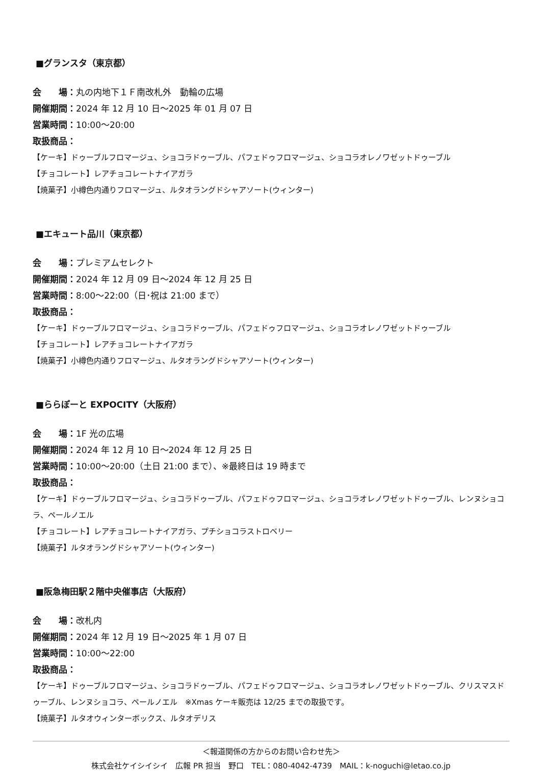■グランスタ（東京都）
会　　場：丸の内地下１Ｆ南改札外　動輪の広場
開催期間：2024 年 12 月 10 日～2025 年 01 月 07 日
営業時間：10:00～20:00
取扱商品：
【ケーキ】ドゥーブルフロマージュ、ショコラドゥーブル、パフェドゥフロマージュ、ショコラオレノワゼットドゥーブル
【チョコレート】レアチョコレートナイアガラ
【焼菓子】小樽色内通りフロマージュ、ルタオラングドシャアソート(ウィンター)
■エキュート品川（東京都）
会　　場：プレミアムセレクト
開催期間：2024 年 12 月 09 日～2024 年 12 月 25 日
営業時間：8:00～22:00（日･祝は 21:00 まで）
取扱商品：
【ケーキ】ドゥーブルフロマージュ、ショコラドゥーブル、パフェドゥフロマージュ、ショコラオレノワゼットドゥーブル
【チョコレート】レアチョコレートナイアガラ
【焼菓子】小樽色内通りフロマージュ、ルタオラングドシャアソート(ウィンター)
■ららぽーと EXPOCITY（大阪府）
会　　場：1F 光の広場
開催期間：2024 年 12 月 10 日～2024 年 12 月 25 日
営業時間：10:00～20:00（土日 21:00 まで）、※最終日は 19 時まで
取扱商品：
【ケーキ】ドゥーブルフロマージュ、ショコラドゥーブル、パフェドゥフロマージュ、ショコラオレノワゼットドゥーブル、レンヌショコラ、ペールノエル
【チョコレート】レアチョコレートナイアガラ、プチショコラストロベリー
【焼菓子】ルタオラングドシャアソート(ウィンター)
■阪急梅田駅２階中央催事店（大阪府）
会　　場：改札内
開催期間：2024 年 12 月 19 日～2025 年 1 月 07 日
営業時間：10:00～22:00
取扱商品：
【ケーキ】ドゥーブルフロマージュ、ショコラドゥーブル、パフェドゥフロマージュ、ショコラオレノワゼットドゥーブル、クリスマスドゥーブル、レンヌショコラ、ペールノエル　※Xmas ケーキ販売は 12/25 までの取扱です。
【焼菓子】ルタオウィンターボックス、ルタオデリス
＜報道関係の方からのお問い合わせ先＞
株式会社ケイシイシイ　広報 PR 担当　野口　TEL：080-4042-4739　MAIL：k-noguchi@letao.co.jp